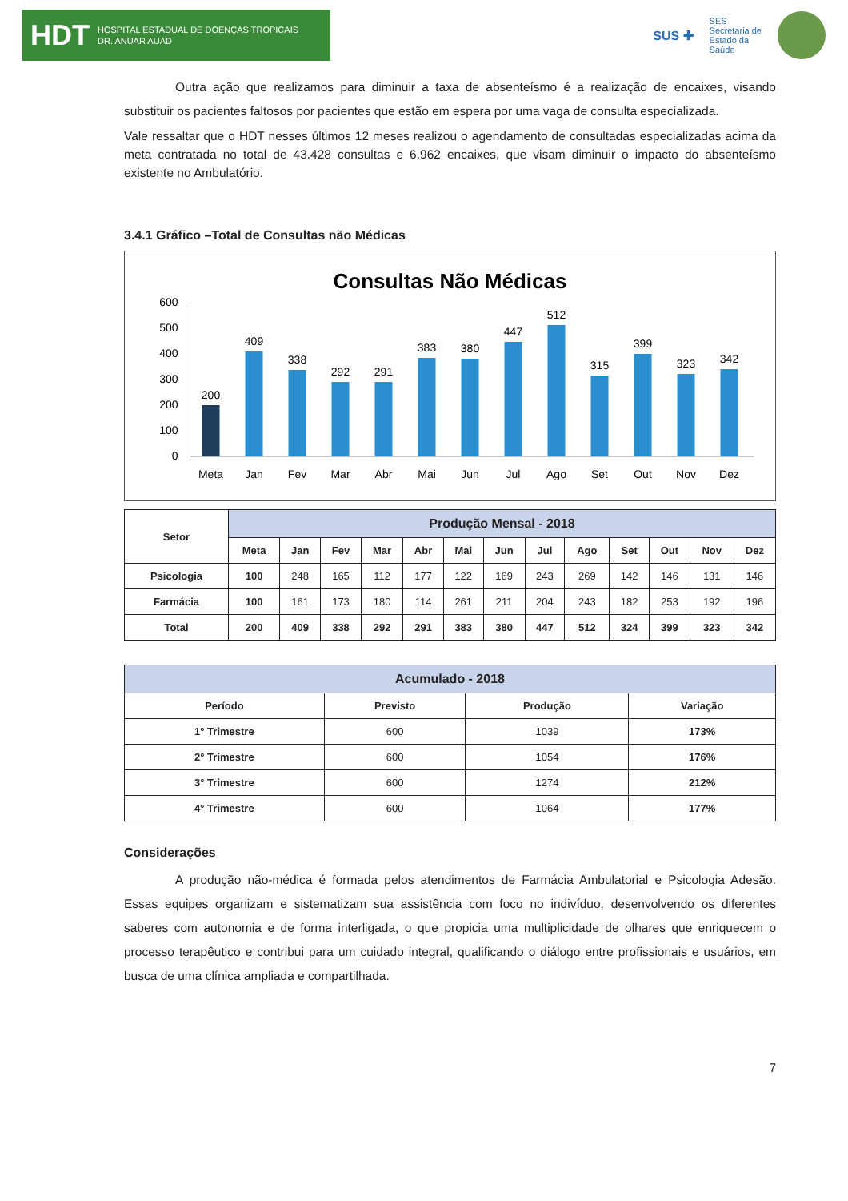HDT HOSPITAL ESTADUAL DE DOENÇAS TROPICAIS
DR. ANUAR AUAD
SUS ✚ SES
Secretaria de
Estado da
Saúde
Outra ação que realizamos para diminuir a taxa de absenteísmo é a realização de encaixes, visando substituir os pacientes faltosos por pacientes que estão em espera por uma vaga de consulta especializada.
Vale ressaltar que o HDT nesses últimos 12 meses realizou o agendamento de consultadas especializadas acima da meta contratada no total de 43.428 consultas e 6.962 encaixes, que visam diminuir o impacto do absenteísmo existente no Ambulatório.
3.4.1 Gráfico –Total de Consultas não Médicas
Consultas Não Médicas
600
500
400
300
200
100
0
200
Meta
409
Jan
338
Fev
292
Mar
291
Abr
383
Mai
380
Jun
447
Jul
512
Ago
315
Set
399
Out
323
Nov
342
Dez
| Setor | Produção Mensal - 2018 | | | | | | | | | | | | |
| --- | --- | --- | --- | --- | --- | --- | --- | --- | --- | --- | --- | --- | --- |
| | Meta | Jan | Fev | Mar | Abr | Mai | Jun | Jul | Ago | Set | Out | Nov | Dez |
| Psicologia | 100 | 248 | 165 | 112 | 177 | 122 | 169 | 243 | 269 | 142 | 146 | 131 | 146 |
| Farmácia | 100 | 161 | 173 | 180 | 114 | 261 | 211 | 204 | 243 | 182 | 253 | 192 | 196 |
| Total | 200 | 409 | 338 | 292 | 291 | 383 | 380 | 447 | 512 | 324 | 399 | 323 | 342 |
| Acumulado - 2018 | | | |
| --- | --- | --- | --- |
| Período | Previsto | Produção | Variação |
| 1° Trimestre | 600 | 1039 | 173% |
| 2° Trimestre | 600 | 1054 | 176% |
| 3° Trimestre | 600 | 1274 | 212% |
| 4° Trimestre | 600 | 1064 | 177% |
Considerações
A produção não-médica é formada pelos atendimentos de Farmácia Ambulatorial e Psicologia Adesão. Essas equipes organizam e sistematizam sua assistência com foco no indivíduo, desenvolvendo os diferentes saberes com autonomia e de forma interligada, o que propicia uma multiplicidade de olhares que enriquecem o processo terapêutico e contribui para um cuidado integral, qualificando o diálogo entre profissionais e usuários, em busca de uma clínica ampliada e compartilhada.
7